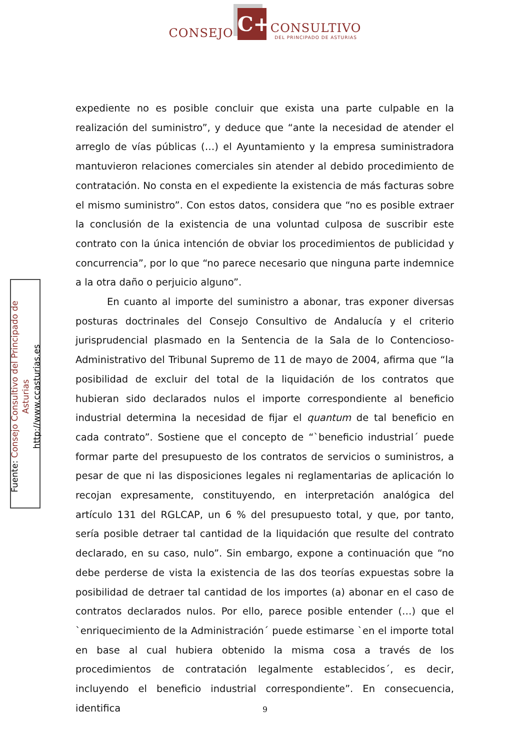CONSEJO C+ CONSULTIVO
DEL PRINCIPADO DE ASTURIAS
expediente no es posible concluir que exista una parte culpable en la realización del suministro”, y deduce que “ante la necesidad de atender el arreglo de vías públicas (…) el Ayuntamiento y la empresa suministradora mantuvieron relaciones comerciales sin atender al debido procedimiento de contratación. No consta en el expediente la existencia de más facturas sobre el mismo suministro”. Con estos datos, considera que “no es posible extraer la conclusión de la existencia de una voluntad culposa de suscribir este contrato con la única intención de obviar los procedimientos de publicidad y concurrencia”, por lo que “no parece necesario que ninguna parte indemnice a la otra daño o perjuicio alguno”.
En cuanto al importe del suministro a abonar, tras exponer diversas posturas doctrinales del Consejo Consultivo de Andalucía y el criterio jurisprudencial plasmado en la Sentencia de la Sala de lo Contencioso-Administrativo del Tribunal Supremo de 11 de mayo de 2004, afirma que “la posibilidad de excluir del total de la liquidación de los contratos que hubieran sido declarados nulos el importe correspondiente al beneficio industrial determina la necesidad de fijar el quantum de tal beneficio en cada contrato”. Sostiene que el concepto de “`beneficio industrial´ puede formar parte del presupuesto de los contratos de servicios o suministros, a pesar de que ni las disposiciones legales ni reglamentarias de aplicación lo recojan expresamente, constituyendo, en interpretación analógica del artículo 131 del RGLCAP, un 6 % del presupuesto total, y que, por tanto, sería posible detraer tal cantidad de la liquidación que resulte del contrato declarado, en su caso, nulo”. Sin embargo, expone a continuación que “no debe perderse de vista la existencia de las dos teorías expuestas sobre la posibilidad de detraer tal cantidad de los importes (a) abonar en el caso de contratos declarados nulos. Por ello, parece posible entender (…) que el `enriquecimiento de la Administración´ puede estimarse `en el importe total en base al cual hubiera obtenido la misma cosa a través de los procedimientos de contratación legalmente establecidos´, es decir, incluyendo el beneficio industrial correspondiente”. En consecuencia, identifica
Fuente: Consejo Consultivo del Principado de Asturias
http://www.ccasturias.es
9